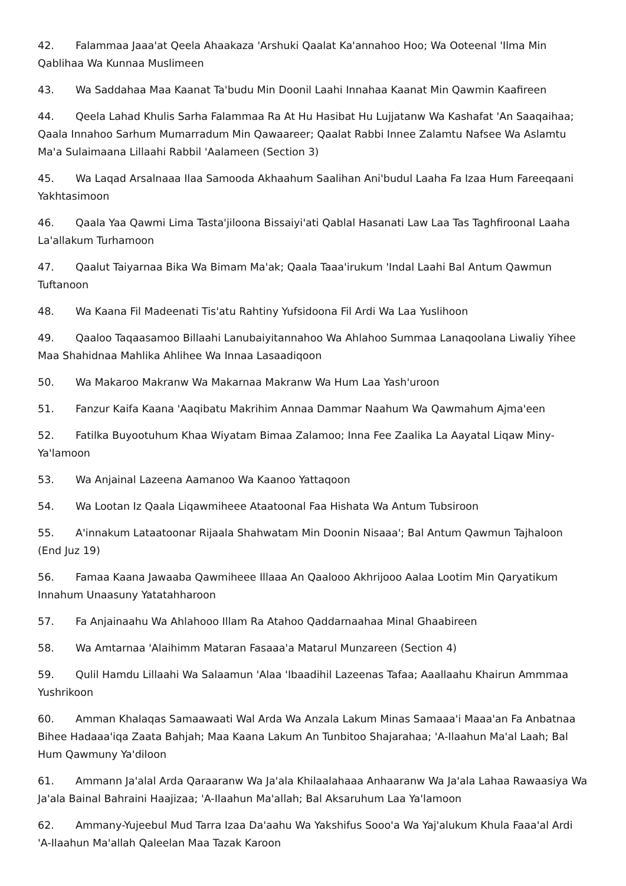42. Falammaa Jaaa'at Qeela Ahaakaza 'Arshuki Qaalat Ka'annahoo Hoo; Wa Ooteenal 'Ilma Min Qablihaa Wa Kunnaa Muslimeen
43. Wa Saddahaa Maa Kaanat Ta'budu Min Doonil Laahi Innahaa Kaanat Min Qawmin Kaafireen
44. Qeela Lahad Khulis Sarha Falammaa Ra At Hu Hasibat Hu Lujjatanw Wa Kashafat 'An Saaqaihaa; Qaala Innahoo Sarhum Mumarradum Min Qawaareer; Qaalat Rabbi Innee Zalamtu Nafsee Wa Aslamtu Ma'a Sulaimaana Lillaahi Rabbil 'Aalameen (Section 3)
45. Wa Laqad Arsalnaaa Ilaa Samooda Akhaahum Saalihan Ani'budul Laaha Fa Izaa Hum Fareeqaani Yakhtasimoon
46. Qaala Yaa Qawmi Lima Tasta'jiloona Bissaiyi'ati Qablal Hasanati Law Laa Tas Taghfiroonal Laaha La'allakum Turhamoon
47. Qaalut Taiyarnaa Bika Wa Bimam Ma'ak; Qaala Taaa'irukum 'Indal Laahi Bal Antum Qawmun Tuftanoon
48. Wa Kaana Fil Madeenati Tis'atu Rahtiny Yufsidoona Fil Ardi Wa Laa Yuslihoon
49. Qaaloo Taqaasamoo Billaahi Lanubaiyitannahoo Wa Ahlahoo Summaa Lanaqoolana Liwaliy Yihee Maa Shahidnaa Mahlika Ahlihee Wa Innaa Lasaadiqoon
50. Wa Makaroo Makranw Wa Makarnaa Makranw Wa Hum Laa Yash'uroon
51. Fanzur Kaifa Kaana 'Aaqibatu Makrihim Annaa Dammar Naahum Wa Qawmahum Ajma'een
52. Fatilka Buyootuhum Khaa Wiyatam Bimaa Zalamoo; Inna Fee Zaalika La Aayatal Liqaw Miny-Ya'lamoon
53. Wa Anjainal Lazeena Aamanoo Wa Kaanoo Yattaqoon
54. Wa Lootan Iz Qaala Liqawmiheee Ataatoonal Faa Hishata Wa Antum Tubsiroon
55. A'innakum Lataatoonar Rijaala Shahwatam Min Doonin Nisaaa'; Bal Antum Qawmun Tajhaloon (End Juz 19)
56. Famaa Kaana Jawaaba Qawmiheee Illaaa An Qaalooo Akhrijooo Aalaa Lootim Min Qaryatikum Innahum Unaasuny Yatatahharoon
57. Fa Anjainaahu Wa Ahlahooo Illam Ra Atahoo Qaddarnaahaa Minal Ghaabireen
58. Wa Amtarnaa 'Alaihimm Mataran Fasaaa'a Matarul Munzareen (Section 4)
59. Qulil Hamdu Lillaahi Wa Salaamun 'Alaa 'Ibaadihil Lazeenas Tafaa; Aaallaahu Khairun Ammmaa Yushrikoon
60. Amman Khalaqas Samaawaati Wal Arda Wa Anzala Lakum Minas Samaaa'i Maaa'an Fa Anbatnaa Bihee Hadaaa'iqa Zaata Bahjah; Maa Kaana Lakum An Tunbitoo Shajarahaa; 'A-Ilaahun Ma'al Laah; Bal Hum Qawmuny Ya'diloon
61. Ammann Ja'alal Arda Qaraaranw Wa Ja'ala Khilaalahaaa Anhaaranw Wa Ja'ala Lahaa Rawaasiya Wa Ja'ala Bainal Bahraini Haajizaa; 'A-Ilaahun Ma'allah; Bal Aksaruhum Laa Ya'lamoon
62. Ammany-Yujeebul Mud Tarra Izaa Da'aahu Wa Yakshifus Sooo'a Wa Yaj'alukum Khula Faaa'al Ardi 'A-Ilaahun Ma'allah Qaleelan Maa Tazak Karoon